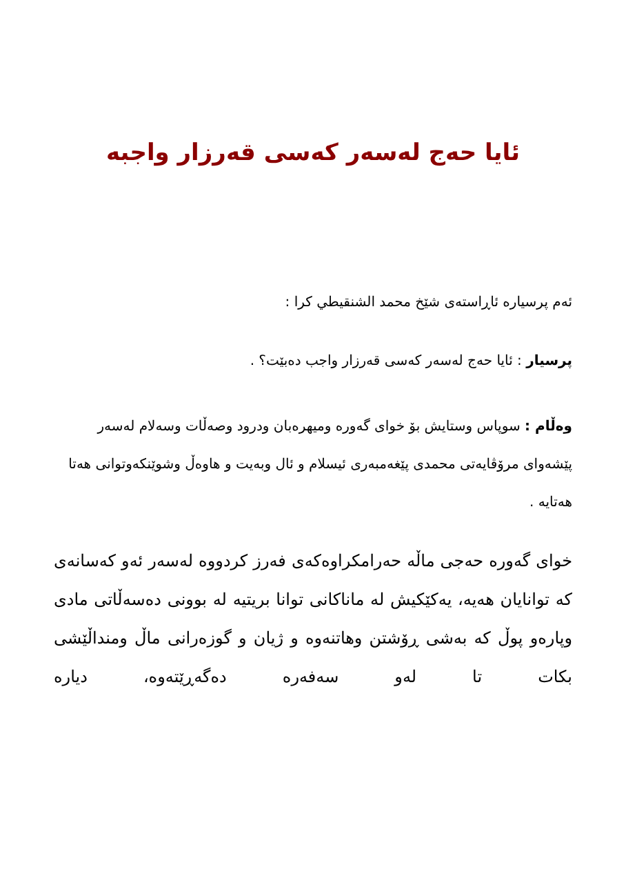ئایا حەج لەسەر کەسی قەرزار واجبە
ئەم پرسیارە ئاڕاستەی شێخ محمد الشنقیطي کرا :
پرسیار : ئایا حەج لەسەر کەسی قەرزار واجب دەبێت؟ .
وەڵام : سوپاس وستایش بۆ خوای گەورە ومیهرەبان ودرود وصەڵات وسەلام لەسەر پێشەوای مرۆڤایەتی محمدی پێغەمبەری ئیسلام و ئال وبەیت و هاوەڵ وشوێنکەوتوانی هەتا هەتایە .
خوای گەورە حەجی ماڵە حەرامکراوەکەی فەرز کردووە لەسەر ئەو کەسانەی کە توانایان هەیە، یەکێکیش لە ماناکانی توانا بریتیە لە بوونی دەسەڵاتی مادی وپارەو پوڵ کە بەشی ڕۆشتن وهاتنەوە و ژیان و گوزەرانی ماڵ ومنداڵێشی بکات تا لەو سەفەرە دەگەڕێتەوە، دیارە